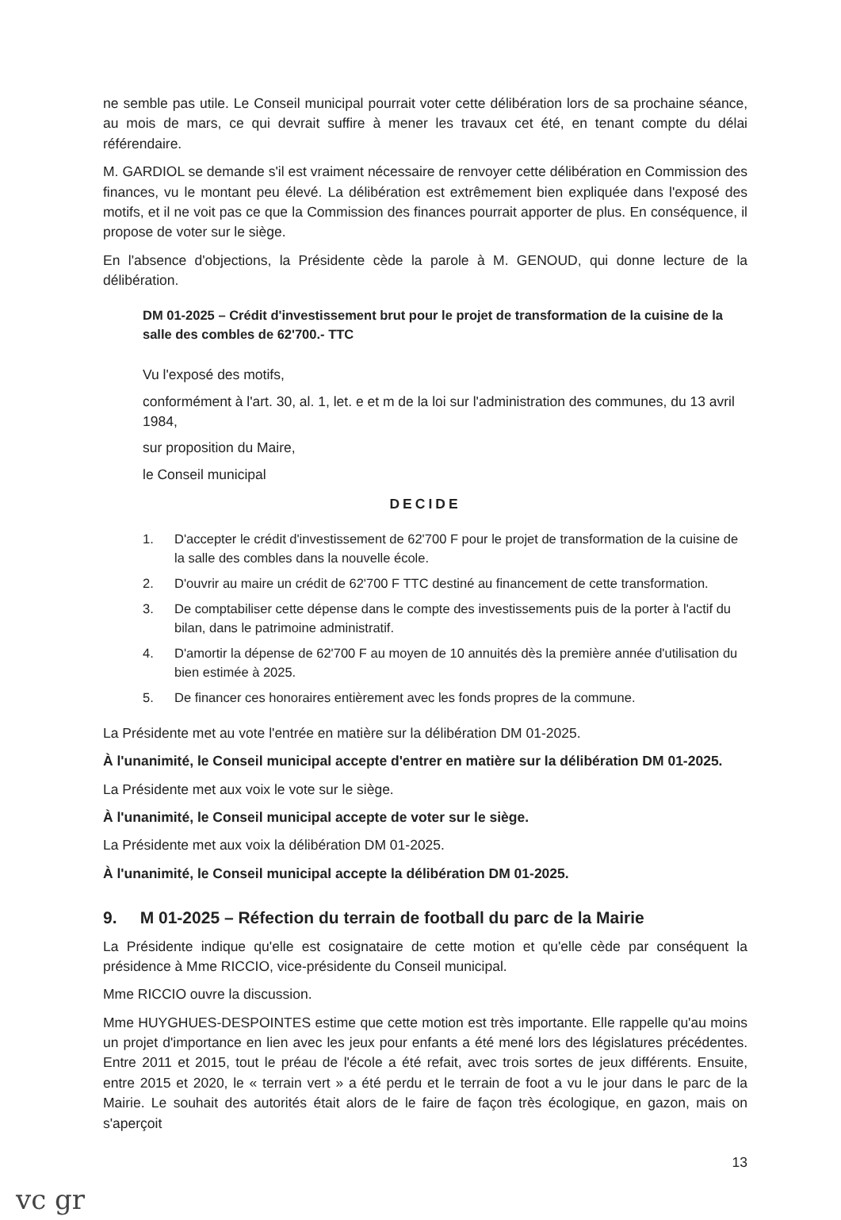ne semble pas utile. Le Conseil municipal pourrait voter cette délibération lors de sa prochaine séance, au mois de mars, ce qui devrait suffire à mener les travaux cet été, en tenant compte du délai référendaire.
M. GARDIOL se demande s'il est vraiment nécessaire de renvoyer cette délibération en Commission des finances, vu le montant peu élevé. La délibération est extrêmement bien expliquée dans l'exposé des motifs, et il ne voit pas ce que la Commission des finances pourrait apporter de plus. En conséquence, il propose de voter sur le siège.
En l'absence d'objections, la Présidente cède la parole à M. GENOUD, qui donne lecture de la délibération.
DM 01-2025 – Crédit d'investissement brut pour le projet de transformation de la cuisine de la salle des combles de 62'700.- TTC
Vu l'exposé des motifs,
conformément à l'art. 30, al. 1, let. e et m de la loi sur l'administration des communes, du 13 avril 1984,
sur proposition du Maire,
le Conseil municipal
DECIDE
1. D'accepter le crédit d'investissement de 62'700 F pour le projet de transformation de la cuisine de la salle des combles dans la nouvelle école.
2. D'ouvrir au maire un crédit de 62'700 F TTC destiné au financement de cette transformation.
3. De comptabiliser cette dépense dans le compte des investissements puis de la porter à l'actif du bilan, dans le patrimoine administratif.
4. D'amortir la dépense de 62'700 F au moyen de 10 annuités dès la première année d'utilisation du bien estimée à 2025.
5. De financer ces honoraires entièrement avec les fonds propres de la commune.
La Présidente met au vote l'entrée en matière sur la délibération DM 01-2025.
À l'unanimité, le Conseil municipal accepte d'entrer en matière sur la délibération DM 01-2025.
La Présidente met aux voix le vote sur le siège.
À l'unanimité, le Conseil municipal accepte de voter sur le siège.
La Présidente met aux voix la délibération DM 01-2025.
À l'unanimité, le Conseil municipal accepte la délibération DM 01-2025.
9. M 01-2025 – Réfection du terrain de football du parc de la Mairie
La Présidente indique qu'elle est cosignataire de cette motion et qu'elle cède par conséquent la présidence à Mme RICCIO, vice-présidente du Conseil municipal.
Mme RICCIO ouvre la discussion.
Mme HUYGHUES-DESPOINTES estime que cette motion est très importante. Elle rappelle qu'au moins un projet d'importance en lien avec les jeux pour enfants a été mené lors des législatures précédentes. Entre 2011 et 2015, tout le préau de l'école a été refait, avec trois sortes de jeux différents. Ensuite, entre 2015 et 2020, le « terrain vert » a été perdu et le terrain de foot a vu le jour dans le parc de la Mairie. Le souhait des autorités était alors de le faire de façon très écologique, en gazon, mais on s'aperçoit
13
vc gr